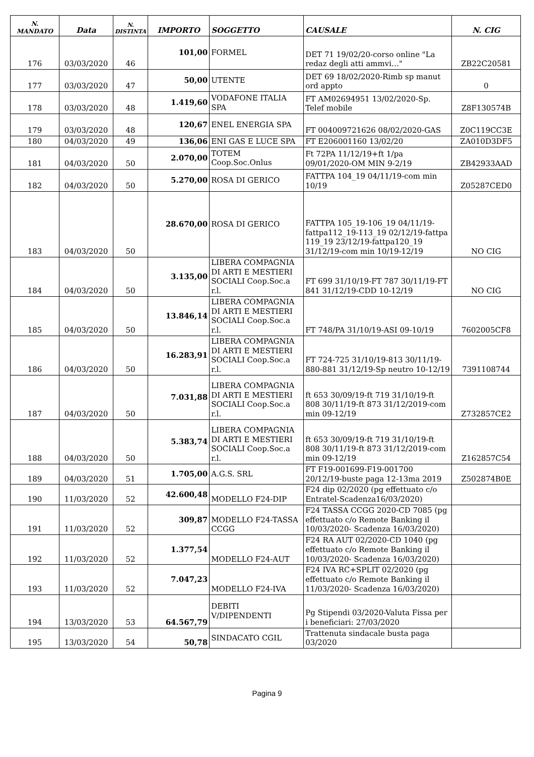| N. MANDATO | Data | N. DISTINTA | IMPORTO | SOGGETTO | CAUSALE | N. CIG |
| --- | --- | --- | --- | --- | --- | --- |
| 176 | 03/03/2020 | 46 | 101,00 | FORMEL | DET 71 19/02/20-corso online "La redaz degli atti ammvi…" | ZB22C20581 |
| 177 | 03/03/2020 | 47 | 50,00 | UTENTE | DET 69 18/02/2020-Rimb sp manut ord appto | 0 |
| 178 | 03/03/2020 | 48 | 1.419,60 | VODAFONE ITALIA SPA | FT AM02694951 13/02/2020-Sp. Telef mobile | Z8F130574B |
| 179 | 03/03/2020 | 48 | 120,67 | ENEL ENERGIA SPA | FT 004009721626 08/02/2020-GAS | Z0C119CC3E |
| 180 | 04/03/2020 | 49 | 136,06 | ENI GAS E LUCE SPA | FT E206001160 13/02/20 | ZA010D3DF5 |
| 181 | 04/03/2020 | 50 | 2.070,00 | TOTEM Coop.Soc.Onlus | Ft 72PA 11/12/19+ft 1/pa 09/01/2020-OM MIN 9-2/19 | ZB42933AAD |
| 182 | 04/03/2020 | 50 | 5.270,00 | ROSA DI GERICO | FATTPA 104_19 04/11/19-com min 10/19 | Z05287CED0 |
| 183 | 04/03/2020 | 50 | 28.670,00 | ROSA DI GERICO | FATTPA 105_19-106_19 04/11/19-fattpa112_19-113_19 02/12/19-fattpa 119_19 23/12/19-fattpa120_19 31/12/19-com min 10/19-12/19 | NO CIG |
| 184 | 04/03/2020 | 50 | 3.135,00 | LIBERA COMPAGNIA DI ARTI E MESTIERI SOCIALI Coop.Soc.a r.l. | FT 699 31/10/19-FT 787 30/11/19-FT 841 31/12/19-CDD 10-12/19 | NO CIG |
| 185 | 04/03/2020 | 50 | 13.846,14 | LIBERA COMPAGNIA DI ARTI E MESTIERI SOCIALI Coop.Soc.a r.l. | FT 748/PA 31/10/19-ASI 09-10/19 | 7602005CF8 |
| 186 | 04/03/2020 | 50 | 16.283,91 | LIBERA COMPAGNIA DI ARTI E MESTIERI SOCIALI Coop.Soc.a r.l. | FT 724-725 31/10/19-813 30/11/19-880-881 31/12/19-Sp neutro 10-12/19 | 7391108744 |
| 187 | 04/03/2020 | 50 | 7.031,88 | LIBERA COMPAGNIA DI ARTI E MESTIERI SOCIALI Coop.Soc.a r.l. | ft 653 30/09/19-ft 719 31/10/19-ft 808 30/11/19-ft 873 31/12/2019-com min 09-12/19 | Z732857CE2 |
| 188 | 04/03/2020 | 50 | 5.383,74 | LIBERA COMPAGNIA DI ARTI E MESTIERI SOCIALI Coop.Soc.a r.l. | ft 653 30/09/19-ft 719 31/10/19-ft 808 30/11/19-ft 873 31/12/2019-com min 09-12/19 | Z162857C54 |
| 189 | 04/03/2020 | 51 | 1.705,00 | A.G.S. SRL | FT F19-001699-F19-001700 20/12/19-buste paga 12-13ma 2019 | Z502874B0E |
| 190 | 11/03/2020 | 52 | 42.600,48 | MODELLO F24-DIP | F24 dip 02/2020 (pg effettuato c/o Entratel-Scadenza16/03/2020) | |
| 191 | 11/03/2020 | 52 | 309,87 | MODELLO F24-TASSA CCGG | F24 TASSA CCGG 2020-CD 7085 (pg effettuato c/o Remote Banking il 10/03/2020- Scadenza 16/03/2020) | |
| 192 | 11/03/2020 | 52 | 1.377,54 | MODELLO F24-AUT | F24 RA AUT 02/2020-CD 1040 (pg effettuato c/o Remote Banking il 10/03/2020- Scadenza 16/03/2020) | |
| 193 | 11/03/2020 | 52 | 7.047,23 | MODELLO F24-IVA | F24 IVA RC+SPLIT 02/2020 (pg effettuato c/o Remote Banking il 11/03/2020- Scadenza 16/03/2020) | |
| 194 | 13/03/2020 | 53 | 64.567,79 | DEBITI V/DIPENDENTI | Pg Stipendi 03/2020-Valuta Fissa per i beneficiari: 27/03/2020 | |
| 195 | 13/03/2020 | 54 | 50,78 | SINDACATO CGIL | Trattenuta sindacale busta paga 03/2020 | |
Pagina 9